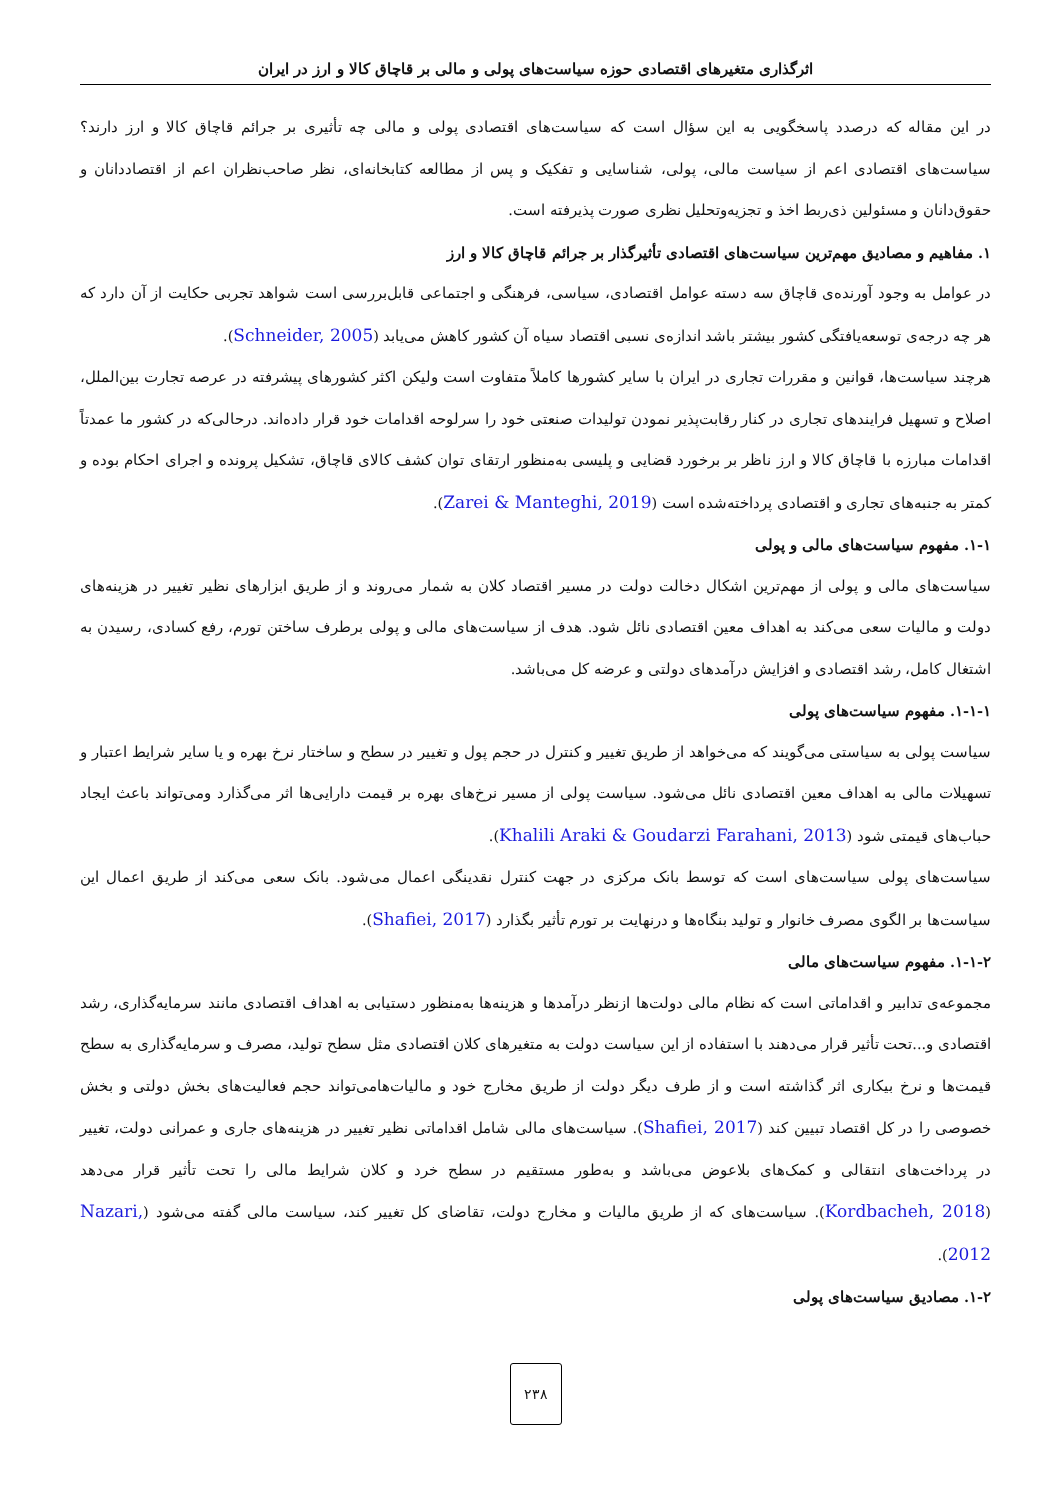اثرگذاری متغیرهای اقتصادی حوزه سیاست‌های پولی و مالی بر قاچاق کالا و ارز در ایران
در این مقاله که درصدد پاسخگویی به این سؤال است که سیاست‌های اقتصادی پولی و مالی چه تأثیری بر جرائم قاچاق کالا و ارز دارند؟ سیاست‌های اقتصادی اعم از سیاست مالی، پولی، شناسایی و تفکیک و پس از مطالعه کتابخانه‌ای، نظر صاحب‌نظران اعم از اقتصاددانان و حقوق‌دانان و مسئولین ذی‌ربط اخذ و تجزیه‌وتحلیل نظری صورت پذیرفته است.
۱. مفاهیم و مصادیق مهم‌ترین سیاست‌های اقتصادی تأثیرگذار بر جرائم قاچاق کالا و ارز
در عوامل به وجود آورنده‌ی قاچاق سه دسته عوامل اقتصادی، سیاسی، فرهنگی و اجتماعی قابل‌بررسی است شواهد تجربی حکایت از آن دارد که هر چه درجه‌ی توسعه‌یافتگی کشور بیشتر باشد اندازه‌ی نسبی اقتصاد سیاه آن کشور کاهش می‌یابد (Schneider, 2005).
هرچند سیاست‌ها، قوانین و مقررات تجاری در ایران با سایر کشورها کاملاً متفاوت است ولیکن اکثر کشورهای پیشرفته در عرصه تجارت بین‌الملل، اصلاح و تسهیل فرایندهای تجاری در کنار رقابت‌پذیر نمودن تولیدات صنعتی خود را سرلوحه اقدامات خود قرار داده‌اند. درحالی‌که در کشور ما عمدتاً اقدامات مبارزه با قاچاق کالا و ارز ناظر بر برخورد قضایی و پلیسی به‌منظور ارتقای توان کشف کالای قاچاق، تشکیل پرونده و اجرای احکام بوده و کمتر به جنبه‌های تجاری و اقتصادی پرداخته‌شده است (Zarei & Manteghi, 2019).
۱-۱. مفهوم سیاست‌های مالی و پولی
سیاست‌های مالی و پولی از مهم‌ترین اشکال دخالت دولت در مسیر اقتصاد کلان به شمار می‌روند و از طریق ابزارهای نظیر تغییر در هزینه‌های دولت و مالیات سعی می‌کند به اهداف معین اقتصادی نائل شود. هدف از سیاست‌های مالی و پولی برطرف ساختن تورم، رفع کسادی، رسیدن به اشتغال کامل، رشد اقتصادی و افزایش درآمدهای دولتی و عرضه کل می‌باشد.
۱-۱-۱. مفهوم سیاست‌های پولی
سیاست پولی به سیاستی می‌گویند که می‌خواهد از طریق تغییر و کنترل در حجم پول و تغییر در سطح و ساختار نرخ بهره و یا سایر شرایط اعتبار و تسهیلات مالی به اهداف معین اقتصادی نائل می‌شود. سیاست پولی از مسیر نرخ‌های بهره بر قیمت دارایی‌ها اثر می‌گذارد ومی‌تواند باعث ایجاد حباب‌های قیمتی شود (Khalili Araki & Goudarzi Farahani, 2013).
سیاست‌های پولی سیاست‌های است که توسط بانک مرکزی در جهت کنترل نقدینگی اعمال می‌شود. بانک سعی می‌کند از طریق اعمال این سیاست‌ها بر الگوی مصرف خانوار و تولید بنگاه‌ها و درنهایت بر تورم تأثیر بگذارد (Shafiei, 2017).
۱-۱-۲. مفهوم سیاست‌های مالی
مجموعه‌ی تدابیر و اقداماتی است که نظام مالی دولت‌ها ازنظر درآمدها و هزینه‌ها به‌منظور دستیابی به اهداف اقتصادی مانند سرمایه‌گذاری، رشد اقتصادی و...تحت تأثیر قرار می‌دهند با استفاده از این سیاست دولت به متغیرهای کلان اقتصادی مثل سطح تولید، مصرف و سرمایه‌گذاری به سطح قیمت‌ها و نرخ بیکاری اثر گذاشته است و از طرف دیگر دولت از طریق مخارج خود و مالیات‌هامی‌تواند حجم فعالیت‌های بخش دولتی و بخش خصوصی را در کل اقتصاد تبیین کند (Shafiei, 2017). سیاست‌های مالی شامل اقداماتی نظیر تغییر در هزینه‌های جاری و عمرانی دولت، تغییر در پرداخت‌های انتقالی و کمک‌های بلاعوض می‌باشد و به‌طور مستقیم در سطح خرد و کلان شرایط مالی را تحت تأثیر قرار می‌دهد (Kordbacheh, 2018). سیاست‌های که از طریق مالیات و مخارج دولت، تقاضای کل تغییر کند، سیاست مالی گفته می‌شود (Nazari, 2012).
۱-۲. مصادیق سیاست‌های پولی
۲۳۸